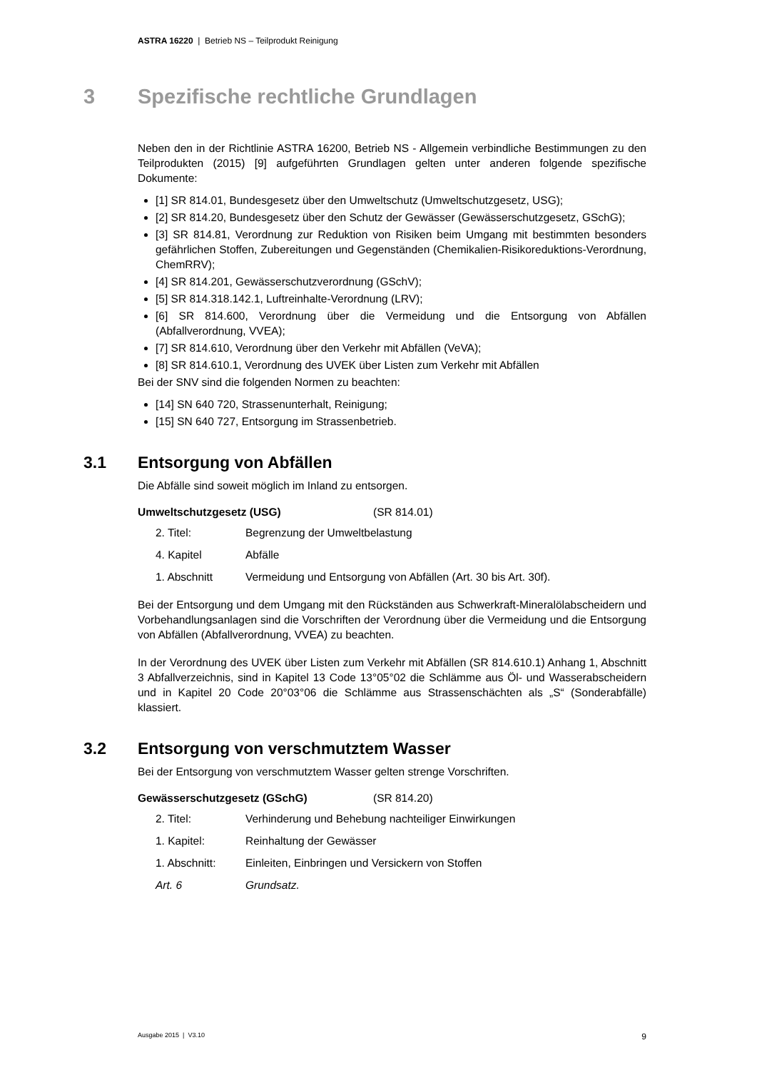ASTRA 16220 | Betrieb NS – Teilprodukt Reinigung
3 Spezifische rechtliche Grundlagen
Neben den in der Richtlinie ASTRA 16200, Betrieb NS - Allgemein verbindliche Bestimmungen zu den Teilprodukten (2015) [9] aufgeführten Grundlagen gelten unter anderen folgende spezifische Dokumente:
[1] SR 814.01, Bundesgesetz über den Umweltschutz (Umweltschutzgesetz, USG);
[2] SR 814.20, Bundesgesetz über den Schutz der Gewässer (Gewässerschutzgesetz, GSchG);
[3] SR 814.81, Verordnung zur Reduktion von Risiken beim Umgang mit bestimmten besonders gefährlichen Stoffen, Zubereitungen und Gegenständen (Chemikalien-Risikoreduktions-Verordnung, ChemRRV);
[4] SR 814.201, Gewässerschutzverordnung (GSchV);
[5] SR 814.318.142.1, Luftreinhalte-Verordnung (LRV);
[6] SR 814.600, Verordnung über die Vermeidung und die Entsorgung von Abfällen (Abfallverordnung, VVEA);
[7] SR 814.610, Verordnung über den Verkehr mit Abfällen (VeVA);
[8] SR 814.610.1, Verordnung des UVEK über Listen zum Verkehr mit Abfällen
Bei der SNV sind die folgenden Normen zu beachten:
[14] SN 640 720, Strassenunterhalt, Reinigung;
[15] SN 640 727, Entsorgung im Strassenbetrieb.
3.1 Entsorgung von Abfällen
Die Abfälle sind soweit möglich im Inland zu entsorgen.
Umweltschutzgesetz (USG) (SR 814.01)
2. Titel: Begrenzung der Umweltbelastung
4. Kapitel Abfälle
1. Abschnitt Vermeidung und Entsorgung von Abfällen (Art. 30 bis Art. 30f).
Bei der Entsorgung und dem Umgang mit den Rückständen aus Schwerkraft-Mineralölabscheidern und Vorbehandlungsanlagen sind die Vorschriften der Verordnung über die Vermeidung und die Entsorgung von Abfällen (Abfallverordnung, VVEA) zu beachten.
In der Verordnung des UVEK über Listen zum Verkehr mit Abfällen (SR 814.610.1) Anhang 1, Abschnitt 3 Abfallverzeichnis, sind in Kapitel 13 Code 13°05°02 die Schlämme aus Öl- und Wasserabscheidern und in Kapitel 20 Code 20°03°06 die Schlämme aus Strassenschächten als „S“ (Sonderabfälle) klassiert.
3.2 Entsorgung von verschmutztem Wasser
Bei der Entsorgung von verschmutztem Wasser gelten strenge Vorschriften.
Gewässerschutzgesetz (GSchG) (SR 814.20)
2. Titel: Verhinderung und Behebung nachteiliger Einwirkungen
1. Kapitel: Reinhaltung der Gewässer
1. Abschnitt: Einleiten, Einbringen und Versickern von Stoffen
Art. 6 Grundsatz.
Ausgabe 2015 | V3.10 9